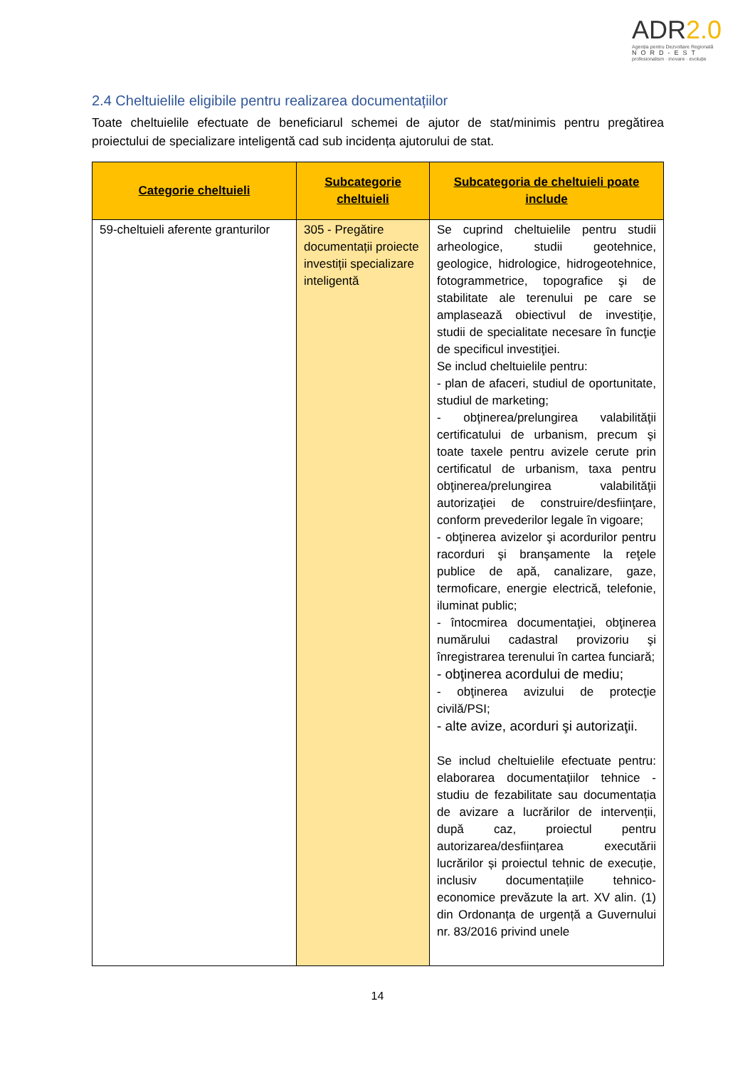ADR2.0
Agenția pentru Dezvoltare Regională
NORD-EST
profesionalism · inovare · evoluție
2.4 Cheltuielile eligibile pentru realizarea documentațiilor
Toate cheltuielile efectuate de beneficiarul schemei de ajutor de stat/minimis pentru pregătirea proiectului de specializare inteligentă cad sub incidența ajutorului de stat.
| Categorie cheltuieli | Subcategorie cheltuieli | Subcategoria de cheltuieli poate include |
| --- | --- | --- |
| 59-cheltuieli aferente granturilor | 305 - Pregătire documentații proiecte investiții specializare inteligentă | Se cuprind cheltuielile pentru studii arheologice, studii geotehnice, geologice, hidrologice, hidrogeotehnice, fotogrammetrice, topografice şi de stabilitate ale terenului pe care se amplasează obiectivul de investiţie, studii de specialitate necesare în funcţie de specificul investiţiei. Se includ cheltuielile pentru: - plan de afaceri, studiul de oportunitate, studiul de marketing; - obţinerea/prelungirea valabilităţii certificatului de urbanism, precum şi toate taxele pentru avizele cerute prin certificatul de urbanism, taxa pentru obţinerea/prelungirea valabilităţii autorizaţiei de construire/desfiinţare, conform prevederilor legale în vigoare; - obţinerea avizelor şi acordurilor pentru racorduri şi branşamente la reţele publice de apă, canalizare, gaze, termoficare, energie electrică, telefonie, iluminat public; - întocmirea documentaţiei, obţinerea numărului cadastral provizoriu şi înregistrarea terenului în cartea funciară; - obţinerea acordului de mediu; - obţinerea avizului de protecţie civilă/PSI; - alte avize, acorduri şi autorizaţii. Se includ cheltuielile efectuate pentru: elaborarea documentațiilor tehnice - studiu de fezabilitate sau documentația de avizare a lucrărilor de intervenții, după caz, proiectul pentru autorizarea/desființarea executării lucrărilor și proiectul tehnic de execuție, inclusiv documentațiile tehnico-economice prevăzute la art. XV alin. (1) din Ordonanța de urgență a Guvernului nr. 83/2016 privind unele |
14